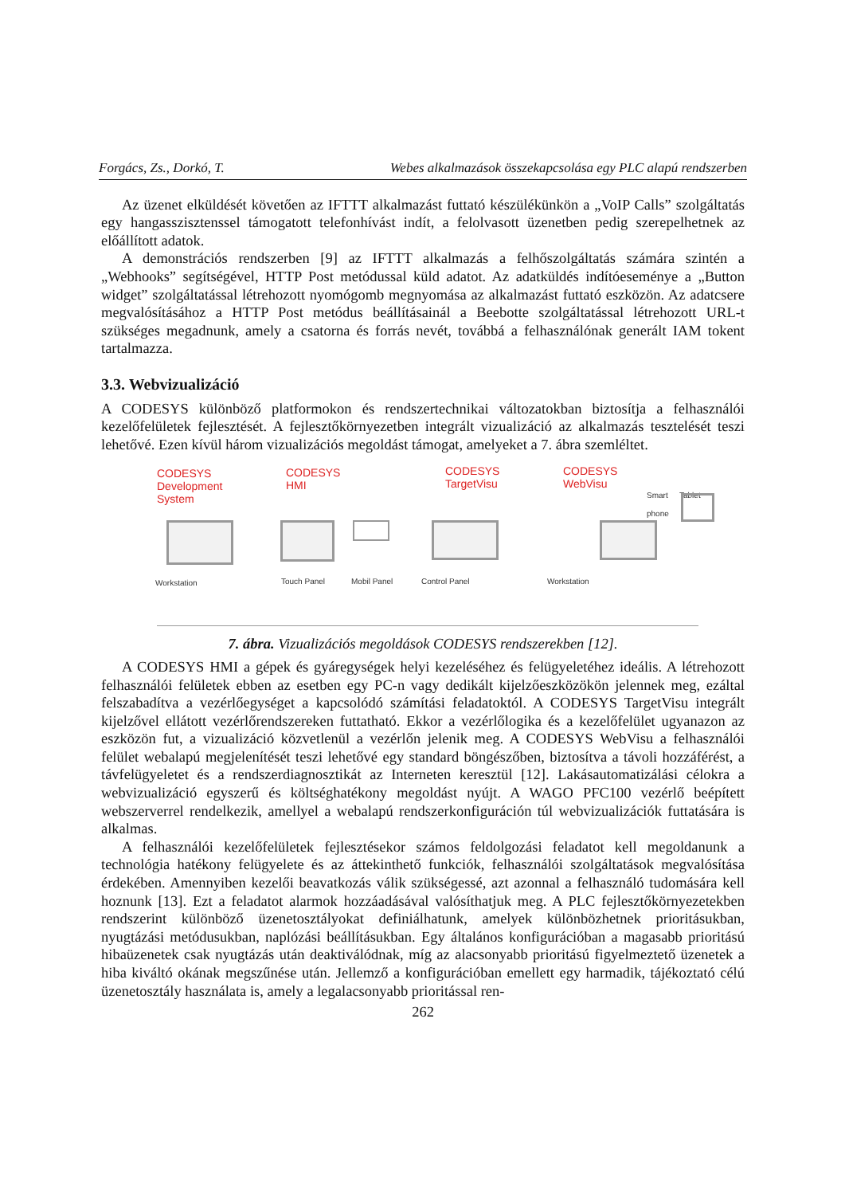Forgács, Zs., Dorkó, T. Webes alkalmazások összekapcsolása egy PLC alapú rendszerben
Az üzenet elküldését követően az IFTTT alkalmazást futtató készülékünkön a „VoIP Calls” szolgáltatás egy hangasszisztenssel támogatott telefonhívást indít, a felolvasott üzenetben pedig szerepelhetnek az előállított adatok.
A demonstrációs rendszerben [9] az IFTTT alkalmazás a felhőszolgáltatás számára szintén a „Webhooks” segítségével, HTTP Post metódussal küld adatot. Az adatküldés indítóeseménye a „Button widget” szolgáltatással létrehozott nyomógomb megnyomása az alkalmazást futtató eszközön. Az adatcsere megvalósításához a HTTP Post metódus beállításainál a Beebotte szolgáltatással létrehozott URL-t szükséges megadnunk, amely a csatorna és forrás nevét, továbbá a felhasználónak generált IAM tokent tartalmazza.
3.3. Webvizualizáció
A CODESYS különböző platformokon és rendszertechnikai változatokban biztosítja a felhasználói kezelőfelületek fejlesztését. A fejlesztőkörnyezetben integrált vizualizáció az alkalmazás tesztelését teszi lehetővé. Ezen kívül három vizualizációs megoldást támogat, amelyeket a 7. ábra szemléltet.
CODESYS
Development
System
CODESYS
HMI
CODESYS
TargetVisu
CODESYS
WebVisu
Smart
phone
Tablet
Workstation Touch Panel Mobil Panel Control Panel Workstation
7. ábra. Vizualizációs megoldások CODESYS rendszerekben [12].
A CODESYS HMI a gépek és gyáregységek helyi kezeléséhez és felügyeletéhez ideális. A létrehozott felhasználói felületek ebben az esetben egy PC-n vagy dedikált kijelzőeszközökön jelennek meg, ezáltal felszabadítva a vezérlőegységet a kapcsolódó számítási feladatoktól. A CODESYS TargetVisu integrált kijelzővel ellátott vezérlőrendszereken futtatható. Ekkor a vezérlőlogika és a kezelőfelület ugyanazon az eszközön fut, a vizualizáció közvetlenül a vezérlőn jelenik meg. A CODESYS WebVisu a felhasználói felület webalapú megjelenítését teszi lehetővé egy standard böngészőben, biztosítva a távoli hozzáférést, a távfelügyeletet és a rendszerdiagnosztikát az Interneten keresztül [12]. Lakásautomatizálási célokra a webvizualizáció egyszerű és költséghatékony megoldást nyújt. A WAGO PFC100 vezérlő beépített webszerverrel rendelkezik, amellyel a webalapú rendszerkonfiguráción túl webvizualizációk futtatására is alkalmas.
A felhasználói kezelőfelületek fejlesztésekor számos feldolgozási feladatot kell megoldanunk a technológia hatékony felügyelete és az áttekinthető funkciók, felhasználói szolgáltatások megvalósítása érdekében. Amennyiben kezelői beavatkozás válik szükségessé, azt azonnal a felhasználó tudomására kell hoznunk [13]. Ezt a feladatot alarmok hozzáadásával valósíthatjuk meg. A PLC fejlesztőkörnyezetekben rendszerint különböző üzenetosztályokat definiálhatunk, amelyek különbözhetnek prioritásukban, nyugtázási metódusukban, naplózási beállításukban. Egy általános konfigurációban a magasabb prioritású hibaüzenetek csak nyugtázás után deaktiválódnak, míg az alacsonyabb prioritású figyelmeztető üzenetek a hiba kiváltó okának megszűnése után. Jellemző a konfigurációban emellett egy harmadik, tájékoztató célú üzenetosztály használata is, amely a legalacsonyabb prioritással ren-
262